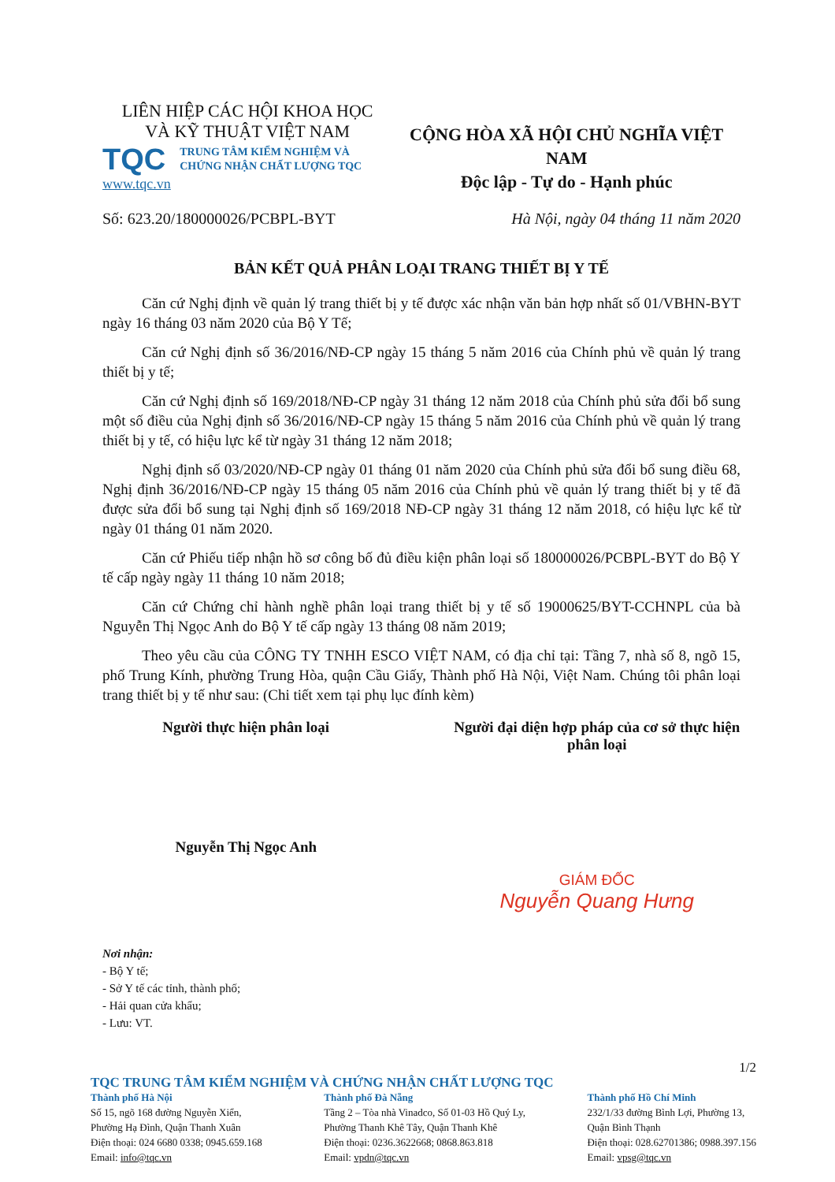LIÊN HIỆP CÁC HỘI KHOA HỌC
VÀ KỸ THUẬT VIỆT NAM
TQC TRUNG TÂM KIỂM NGHIỆM VÀ
CHỨNG NHẬN CHẤT LƯỢNG TQC
www.tqc.vn
CỘNG HÒA XÃ HỘI CHỦ NGHĨA VIỆT NAM
Độc lập - Tự do - Hạnh phúc
Số: 623.20/180000026/PCBPL-BYT Hà Nội, ngày 04 tháng 11 năm 2020
BẢN KẾT QUẢ PHÂN LOẠI TRANG THIẾT BỊ Y TẾ
Căn cứ Nghị định về quản lý trang thiết bị y tế được xác nhận văn bản hợp nhất số 01/VBHN-BYT ngày 16 tháng 03 năm 2020 của Bộ Y Tế;
Căn cứ Nghị định số 36/2016/NĐ-CP ngày 15 tháng 5 năm 2016 của Chính phủ về quản lý trang thiết bị y tế;
Căn cứ Nghị định số 169/2018/NĐ-CP ngày 31 tháng 12 năm 2018 của Chính phủ sửa đổi bổ sung một số điều của Nghị định số 36/2016/NĐ-CP ngày 15 tháng 5 năm 2016 của Chính phủ về quản lý trang thiết bị y tế, có hiệu lực kể từ ngày 31 tháng 12 năm 2018;
Nghị định số 03/2020/NĐ-CP ngày 01 tháng 01 năm 2020 của Chính phủ sửa đổi bổ sung điều 68, Nghị định 36/2016/NĐ-CP ngày 15 tháng 05 năm 2016 của Chính phủ về quản lý trang thiết bị y tế đã được sửa đổi bổ sung tại Nghị định số 169/2018 NĐ-CP ngày 31 tháng 12 năm 2018, có hiệu lực kể từ ngày 01 tháng 01 năm 2020.
Căn cứ Phiếu tiếp nhận hồ sơ công bố đủ điều kiện phân loại số 180000026/PCBPL-BYT do Bộ Y tế cấp ngày ngày 11 tháng 10 năm 2018;
Căn cứ Chứng chỉ hành nghề phân loại trang thiết bị y tế số 19000625/BYT-CCHNPL của bà Nguyễn Thị Ngọc Anh do Bộ Y tế cấp ngày 13 tháng 08 năm 2019;
Theo yêu cầu của CÔNG TY TNHH ESCO VIỆT NAM, có địa chỉ tại: Tầng 7, nhà số 8, ngõ 15, phố Trung Kính, phường Trung Hòa, quận Cầu Giấy, Thành phố Hà Nội, Việt Nam. Chúng tôi phân loại trang thiết bị y tế như sau: (Chi tiết xem tại phụ lục đính kèm)
Người thực hiện phân loại
Nguyễn Thị Ngọc Anh
Người đại diện hợp pháp của cơ sở thực hiện phân loại
GIÁM ĐỐC
Nguyễn Quang Hưng
Nơi nhận:
- Bộ Y tế;
- Sở Y tế các tỉnh, thành phố;
- Hải quan cửa khẩu;
- Lưu: VT.
1/2
TQC TRUNG TÂM KIỂM NGHIỆM VÀ CHỨNG NHẬN CHẤT LƯỢNG TQC
Thành phố Hà Nội
Số 15, ngõ 168 đường Nguyễn Xiển,
Phường Hạ Đình, Quận Thanh Xuân
Điện thoại: 024 6680 0338; 0945.659.168
Email: info@tqc.vn
Thành phố Đà Nẵng
Tầng 2 – Tòa nhà Vinadco, Số 01-03 Hồ Quý Ly,
Phường Thanh Khê Tây, Quận Thanh Khê
Điện thoại: 0236.3622668; 0868.863.818
Email: vpdn@tqc.vn
Thành phố Hồ Chí Minh
232/1/33 đường Bình Lợi, Phường 13,
Quận Bình Thạnh
Điện thoại: 028.62701386; 0988.397.156
Email: vpsg@tqc.vn